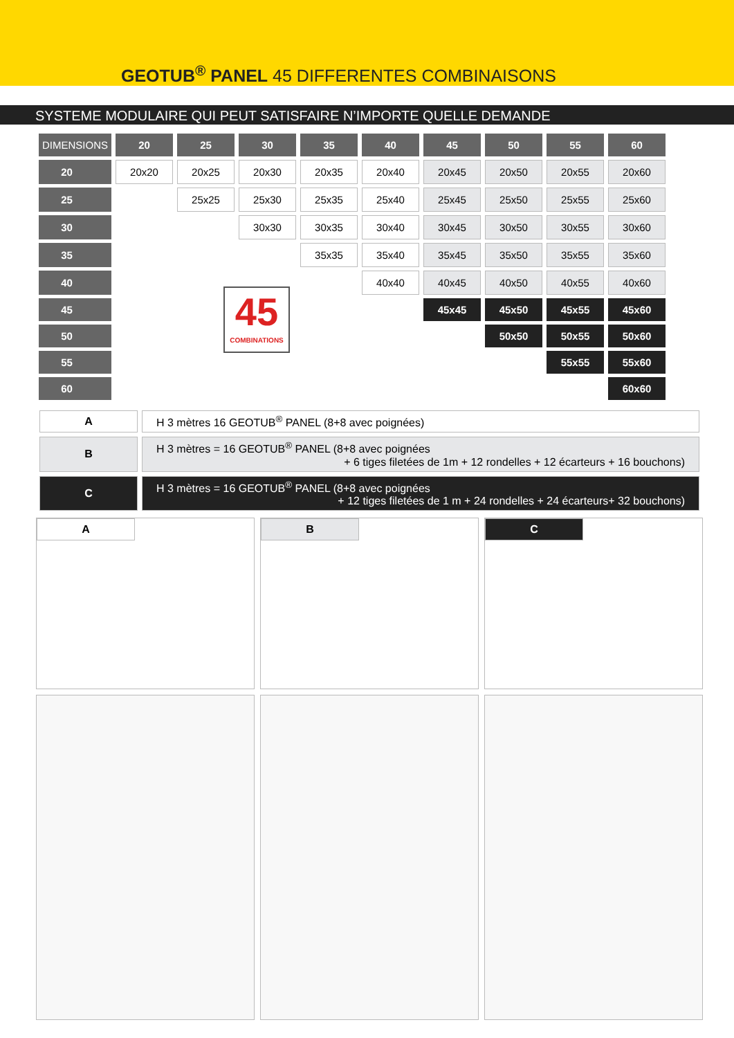GEOTUB<sup>®</sup> PANEL 45 DIFFERENTES COMBINAISONS
SYSTEME MODULAIRE QUI PEUT SATISFAIRE N’IMPORTE QUELLE DEMANDE
| DIMENSIONS | 20 | 25 | 30 | 35 | 40 | 45 | 50 | 55 | 60 |
| --- | --- | --- | --- | --- | --- | --- | --- | --- | --- |
| 20 | 20x20 | 20x25 | 20x30 | 20x35 | 20x40 | 20x45 | 20x50 | 20x55 | 20x60 |
| 25 | | 25x25 | 25x30 | 25x35 | 25x40 | 25x45 | 25x50 | 25x55 | 25x60 |
| 30 | | | 30x30 | 30x35 | 30x40 | 30x45 | 30x50 | 30x55 | 30x60 |
| 35 | | | | 35x35 | 35x40 | 35x45 | 35x50 | 35x55 | 35x60 |
| 40 | | | | | 40x40 | 40x45 | 40x50 | 40x55 | 40x60 |
| 45 | | | | | | 45x45 | 45x50 | 45x55 | 45x60 |
| 50 | | | | | | | 50x50 | 50x55 | 50x60 |
| 55 | | | | | | | | 55x55 | 55x60 |
| 60 | | | | | | | | | 60x60 |
45
COMBINATIONS
| A | H 3 mètres 16 GEOTUB<sup>®</sup> PANEL (8+8 avec poignées) |
| B | H 3 mètres = 16 GEOTUB<sup>®</sup> PANEL (8+8 avec poignées + 6 tiges filetées de 1m + 12 rondelles + 12 écarteurs + 16 bouchons) |
| C | H 3 mètres = 16 GEOTUB<sup>®</sup> PANEL (8+8 avec poignées + 12 tiges filetées de 1 m + 24 rondelles + 24 écarteurs+ 32 bouchons) |
A B C